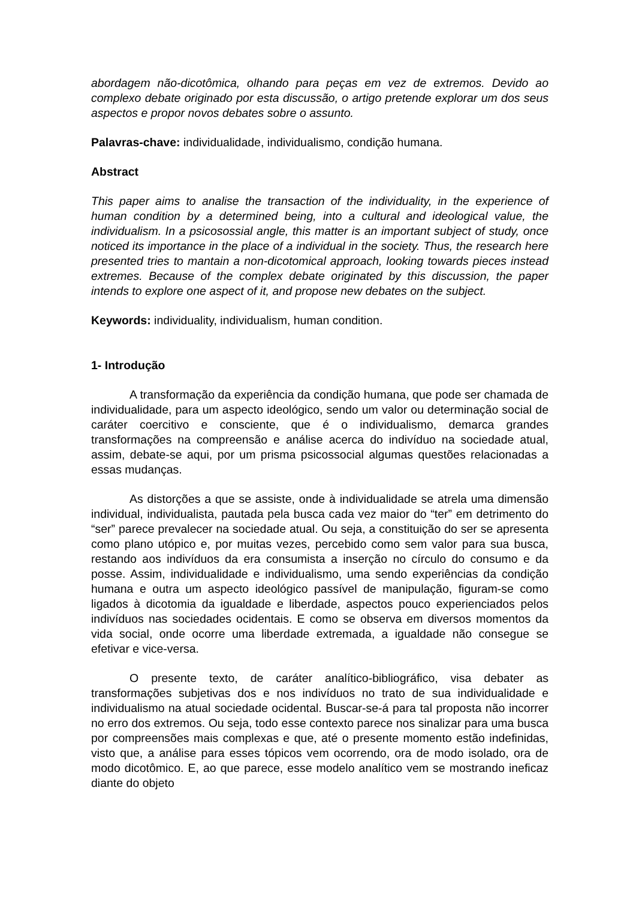abordagem não-dicotômica, olhando para peças em vez de extremos. Devido ao complexo debate originado por esta discussão, o artigo pretende explorar um dos seus aspectos e propor novos debates sobre o assunto.
Palavras-chave: individualidade, individualismo, condição humana.
Abstract
This paper aims to analise the transaction of the individuality, in the experience of human condition by a determined being, into a cultural and ideological value, the individualism. In a psicosossial angle, this matter is an important subject of study, once noticed its importance in the place of a individual in the society. Thus, the research here presented tries to mantain a non-dicotomical approach, looking towards pieces instead extremes. Because of the complex debate originated by this discussion, the paper intends to explore one aspect of it, and propose new debates on the subject.
Keywords: individuality, individualism, human condition.
1- Introdução
A transformação da experiência da condição humana, que pode ser chamada de individualidade, para um aspecto ideológico, sendo um valor ou determinação social de caráter coercitivo e consciente, que é o individualismo, demarca grandes transformações na compreensão e análise acerca do indivíduo na sociedade atual, assim, debate-se aqui, por um prisma psicossocial algumas questões relacionadas a essas mudanças.
As distorções a que se assiste, onde à individualidade se atrela uma dimensão individual, individualista, pautada pela busca cada vez maior do “ter” em detrimento do “ser” parece prevalecer na sociedade atual. Ou seja, a constituição do ser se apresenta como plano utópico e, por muitas vezes, percebido como sem valor para sua busca, restando aos indivíduos da era consumista a inserção no círculo do consumo e da posse. Assim, individualidade e individualismo, uma sendo experiências da condição humana e outra um aspecto ideológico passível de manipulação, figuram-se como ligados à dicotomia da igualdade e liberdade, aspectos pouco experienciados pelos indivíduos nas sociedades ocidentais. E como se observa em diversos momentos da vida social, onde ocorre uma liberdade extremada, a igualdade não consegue se efetivar e vice-versa.
O presente texto, de caráter analítico-bibliográfico, visa debater as transformações subjetivas dos e nos indivíduos no trato de sua individualidade e individualismo na atual sociedade ocidental. Buscar-se-á para tal proposta não incorrer no erro dos extremos. Ou seja, todo esse contexto parece nos sinalizar para uma busca por compreensões mais complexas e que, até o presente momento estão indefinidas, visto que, a análise para esses tópicos vem ocorrendo, ora de modo isolado, ora de modo dicotômico. E, ao que parece, esse modelo analítico vem se mostrando ineficaz diante do objeto